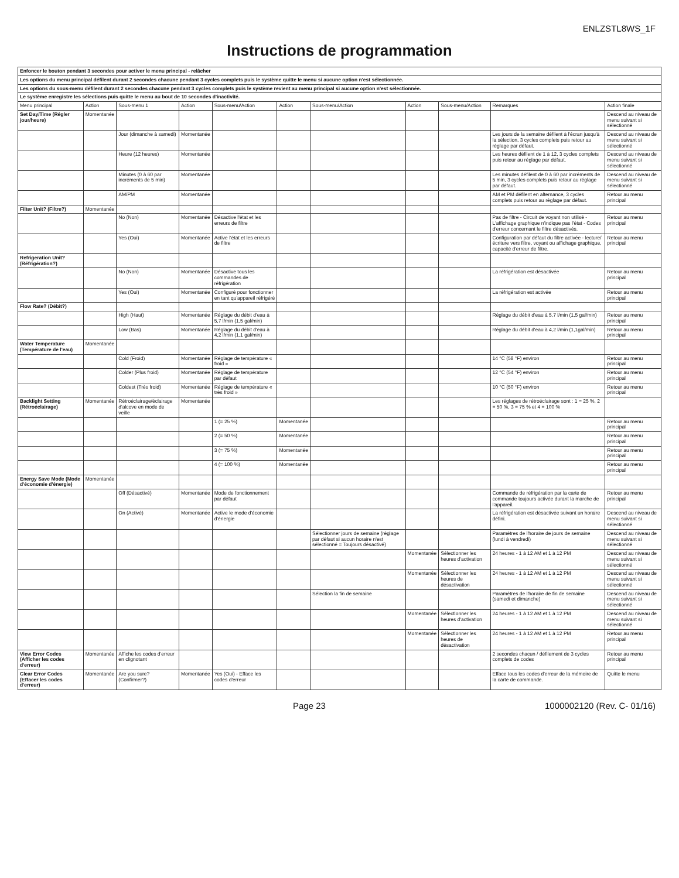ENLZSTL8WS_1F
Instructions de programmation
| Enfoncer le bouton pendant 3 secondes pour activer le menu principal - relâcher | | | | | | | | | | |
| Les options du menu principal défilent durant 2 secondes chacune pendant 3 cycles complets puis le système quitte le menu si aucune option n'est sélectionnée. | | | | | | | | | | |
| Les options du sous-menu défilent durant 2 secondes chacune pendant 3 cycles complets puis le système revient au menu principal si aucune option n'est sélectionnée. | | | | | | | | | | |
| Le système enregistre les sélections puis quitte le menu au bout de 10 secondes d'inactivité. | | | | | | | | | | |
| Menu principal | Action | Sous-menu 1 | Action | Sous-menu/Action | Action | Sous-menu/Action | Action | Sous-menu/Action | Remarques | Action finale |
| Set Day/Time (Régler jour/heure) | Momentanée | | | | | | | | | Descend au niveau de menu suivant si sélectionné |
| | | Jour (dimanche à samedi) | Momentanée | | | | | | Les jours de la semaine défilent à l'écran jusqu'à la sélection, 3 cycles complets puis retour au réglage par défaut. | Descend au niveau de menu suivant si sélectionné |
| | | Heure (12 heures) | Momentanée | | | | | | Les heures défilent de 1 à 12, 3 cycles complets puis retour au réglage par défaut. | Descend au niveau de menu suivant si sélectionné |
| | | Minutes (0 à 60 par incréments de 5 min) | Momentanée | | | | | | Les minutes défilent de 0 à 60 par incréments de 5 min, 3 cycles complets puis retour au réglage par défaut. | Descend au niveau de menu suivant si sélectionné |
| | | AM/PM | Momentanée | | | | | | AM et PM défilent en alternance, 3 cycles complets puis retour au réglage par défaut. | Retour au menu principal |
| Filter Unit? (Filtre?) | Momentanée | | | | | | | | | |
| | | No (Non) | Momentanée | Désactive l'état et les erreurs de filtre | | | | | Pas de filtre - Circuit de voyant non utilisé - L'affichage graphique n'indique pas l'état - Codes d'erreur concernant le filtre désactivés. | Retour au menu principal |
| | | Yes (Oui) | Momentanée | Active l'état et les erreurs de filtre | | | | | Configuration par défaut du filtre activée - lecture/écriture vers filtre, voyant ou affichage graphique, capacité d'erreur de filtre. | Retour au menu principal |
| Refrigeration Unit? (Réfrigération?) | | | | | | | | | | |
| | | No (Non) | Momentanée | Désactive tous les commandes de réfrigération | | | | | La réfrigération est désactivée | Retour au menu principal |
| | | Yes (Oui) | Momentanée | Configuré pour fonctionner en tant qu'appareil réfrigéré | | | | | La réfrigération est activée | Retour au menu principal |
| Flow Rate? (Débit?) | | | | | | | | | | |
| | | High (Haut) | Momentanée | Réglage du débit d'eau à 5,7 l/min (1,5 gal/min) | | | | | Réglage du débit d'eau à 5,7 l/min (1,5 gal/min) | Retour au menu principal |
| | | Low (Bas) | Momentanée | Réglage du débit d'eau à 4,2 l/min (1,1 gal/min) | | | | | Réglage du débit d'eau à 4,2 l/min (1,1gal/min) | Retour au menu principal |
| Water Temperature (Température de l'eau) | Momentanée | | | | | | | | | |
| | | Cold (Froid) | Momentanée | Réglage de température « froid » | | | | | 14 °C (58 °F) environ | Retour au menu principal |
| | | Colder (Plus froid) | Momentanée | Réglage de température par défaut | | | | | 12 °C (54 °F) environ | Retour au menu principal |
| | | Coldest (Très froid) | Momentanée | Réglage de température « très froid » | | | | | 10 °C (50 °F) environ | Retour au menu principal |
| Backlight Setting (Rétroéclairage) | Momentanée | Rétroéclairage/éclairage d'alcove en mode de veille | Momentanée | | | | | | Les réglages de rétroéclairage sont : 1 = 25 %, 2 = 50 %, 3 = 75 % et 4 = 100 % | |
| | | | | 1 (= 25 %) | Momentanée | | | | | Retour au menu principal |
| | | | | 2 (= 50 %) | Momentanée | | | | | Retour au menu principal |
| | | | | 3 (= 75 %) | Momentanée | | | | | Retour au menu principal |
| | | | | 4 (= 100 %) | Momentanée | | | | | Retour au menu principal |
| Energy Save Mode (Mode d'économie d'énergie) | Momentanée | | | | | | | | | |
| | | Off (Désactivé) | Momentanée | Mode de fonctionnement par défaut | | | | | Commande de réfrigération par la carte de commande toujours activée durant la marche de l'appareil. | Retour au menu principal |
| | | On (Activé) | Momentanée | Active le mode d'économie d'énergie | | | | | La réfrigération est désactivée suivant un horaire défini. | Descend au niveau de menu suivant si sélectionné |
| | | | | | | Sélectionner jours de semaine (réglage par défaut si aucun horaire n'est sélectionné = Toujours désactivé) | | | Paramètres de l'horaire de jours de semaine (lundi à vendredi) | Descend au niveau de menu suivant si sélectionné |
| | | | | | | | Momentanée | Sélectionner les heures d'activation | 24 heures - 1 à 12 AM et 1 à 12 PM | Descend au niveau de menu suivant si sélectionné |
| | | | | | | | Momentanée | Sélectionner les heures de désactivation | 24 heures - 1 à 12 AM et 1 à 12 PM | Descend au niveau de menu suivant si sélectionné |
| | | | | | | Sélection la fin de semaine | | | Paramètres de l'horaire de fin de semaine (samedi et dimanche) | Descend au niveau de menu suivant si sélectionné |
| | | | | | | | Momentanée | Sélectionner les heures d'activation | 24 heures - 1 à 12 AM et 1 à 12 PM | Descend au niveau de menu suivant si sélectionné |
| | | | | | | | Momentanée | Sélectionner les heures de désactivation | 24 heures - 1 à 12 AM et 1 à 12 PM | Retour au menu principal |
| View Error Codes (Afficher les codes d'erreur) | Momentanée | Affiche les codes d'erreur en clignotant | | | | | | | 2 secondes chacun / défilement de 3 cycles complets de codes | Retour au menu principal |
| Clear Error Codes (Effacer les codes d'erreur) | Momentanée | Are you sure? (Confirmer?) | Momentanée | Yes (Oui) - Efface les codes d'erreur | | | | | Efface tous les codes d'erreur de la mémoire de la carte de commande. | Quitte le menu |
Page 23 1000002120 (Rev. C- 01/16)